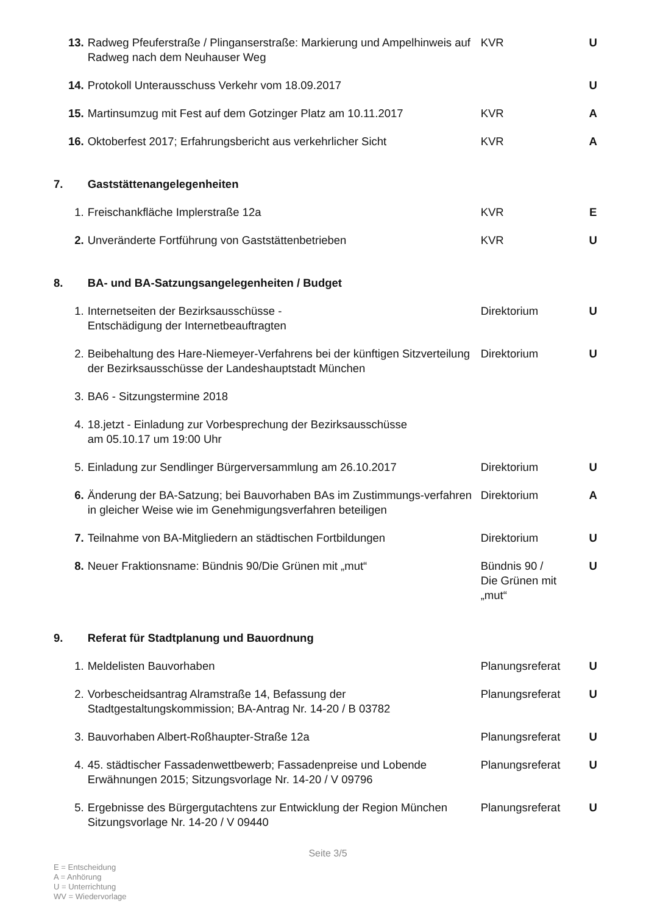| 13. | Radweg Pfeuferstraße / Plinganserstraße: Markierung und Ampelhinweis auf Radweg nach dem Neuhauser Weg | KVR | U |
| 14. | Protokoll Unterausschuss Verkehr vom 18.09.2017 | | U |
| 15. | Martinsumzug mit Fest auf dem Gotzinger Platz am 10.11.2017 | KVR | A |
| 16. | Oktoberfest 2017; Erfahrungsbericht aus verkehrlicher Sicht | KVR | A |
| 7. | Gaststättenangelegenheiten | | |
| 1. | Freischankfläche Implerstraße 12a | KVR | E |
| 2. | Unveränderte Fortführung von Gaststättenbetrieben | KVR | U |
| 8. | BA- und BA-Satzungsangelegenheiten / Budget | | |
| 1. | Internetseiten der Bezirksausschüsse - Entschädigung der Internetbeauftragten | Direktorium | U |
| 2. | Beibehaltung des Hare-Niemeyer-Verfahrens bei der künftigen Sitzverteilung der Bezirksausschüsse der Landeshauptstadt München | Direktorium | U |
| 3. | BA6 - Sitzungstermine 2018 | | |
| 4. | 18.jetzt - Einladung zur Vorbesprechung der Bezirksausschüsse am 05.10.17 um 19:00 Uhr | | |
| 5. | Einladung zur Sendlinger Bürgerversammlung am 26.10.2017 | Direktorium | U |
| 6. | Änderung der BA-Satzung; bei Bauvorhaben BAs im Zustimmungs-verfahren in gleicher Weise wie im Genehmigungsverfahren beteiligen | Direktorium | A |
| 7. | Teilnahme von BA-Mitgliedern an städtischen Fortbildungen | Direktorium | U |
| 8. | Neuer Fraktionsname: Bündnis 90/Die Grünen mit „mut“ | Bündnis 90 / Die Grünen mit „mut“ | U |
| 9. | Referat für Stadtplanung und Bauordnung | | |
| 1. | Meldelisten Bauvorhaben | Planungsreferat | U |
| 2. | Vorbescheidsantrag Alramstraße 14, Befassung der Stadtgestaltungskommission; BA-Antrag Nr. 14-20 / B 03782 | Planungsreferat | U |
| 3. | Bauvorhaben Albert-Roßhaupter-Straße 12a | Planungsreferat | U |
| 4. | 45. städtischer Fassadenwettbewerb; Fassadenpreise und Lobende Erwähnungen 2015; Sitzungsvorlage Nr. 14-20 / V 09796 | Planungsreferat | U |
| 5. | Ergebnisse des Bürgergutachtens zur Entwicklung der Region München Sitzungsvorlage Nr. 14-20 / V 09440 | Planungsreferat | U |
Seite 3/5
E = Entscheidung
A = Anhörung
U = Unterrichtung
WV = Wiedervorlage